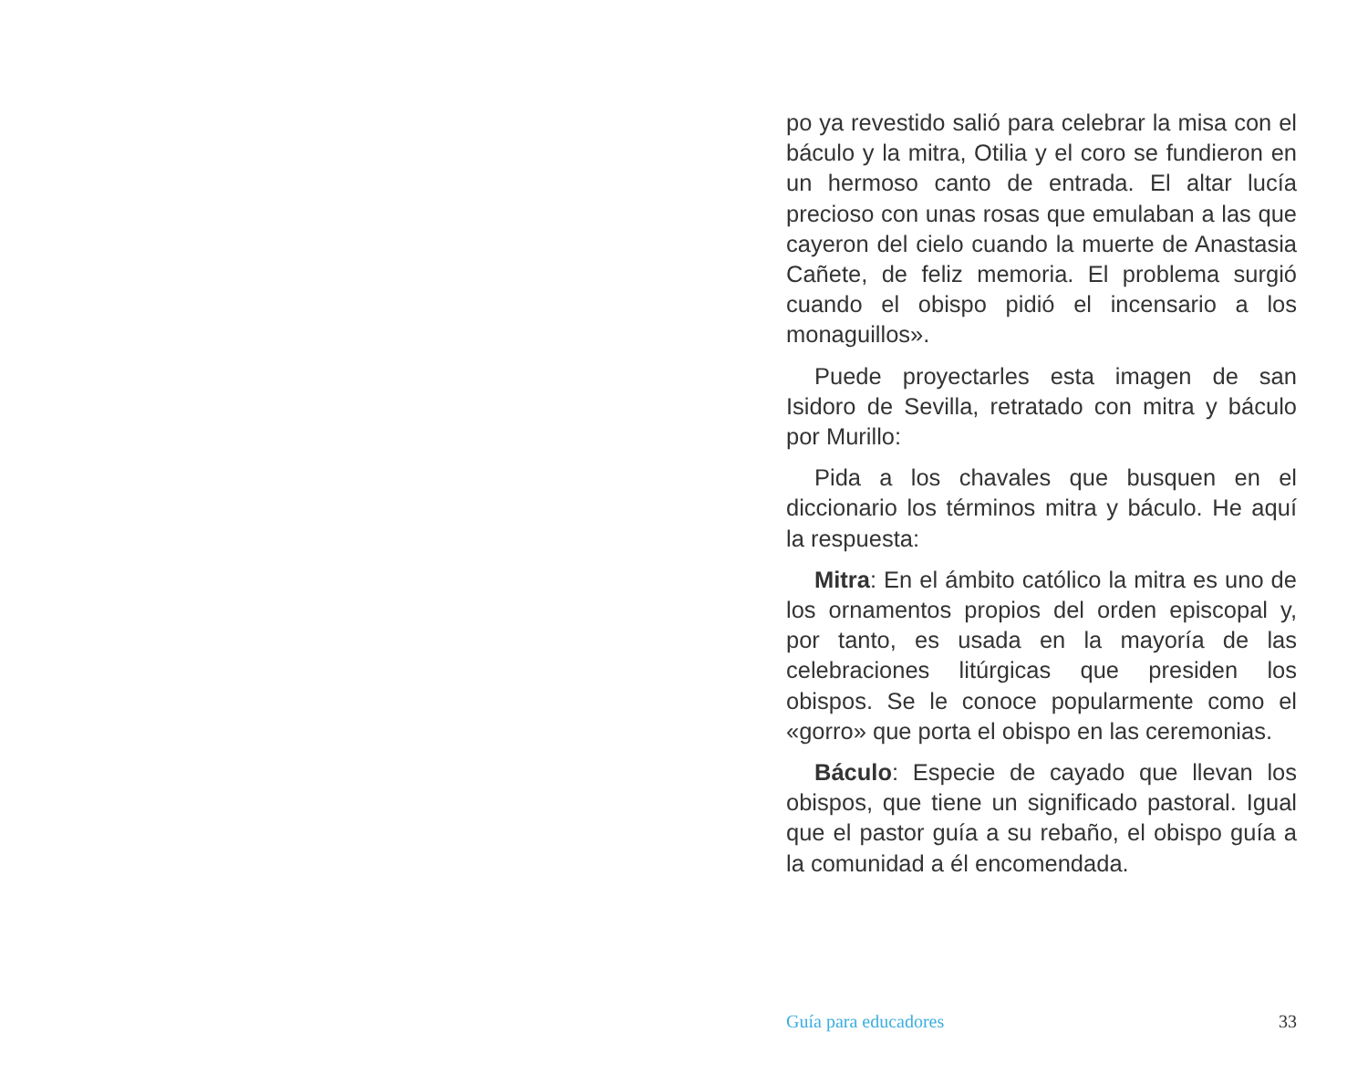po ya revestido salió para celebrar la misa con el báculo y la mitra, Otilia y el coro se fundieron en un hermoso canto de entrada. El altar lucía precioso con unas rosas que emulaban a las que cayeron del cielo cuando la muerte de Anastasia Cañete, de feliz memoria. El problema surgió cuando el obispo pidió el incensario a los monaguillos».
Puede proyectarles esta imagen de san Isidoro de Sevilla, retratado con mitra y báculo por Murillo:
Pida a los chavales que busquen en el diccionario los términos mitra y báculo. He aquí la respuesta:
Mitra: En el ámbito católico la mitra es uno de los ornamentos propios del orden episcopal y, por tanto, es usada en la mayoría de las celebraciones litúrgicas que presiden los obispos. Se le conoce popularmente como el «gorro» que porta el obispo en las ceremonias.
Báculo: Especie de cayado que llevan los obispos, que tiene un significado pastoral. Igual que el pastor guía a su rebaño, el obispo guía a la comunidad a él encomendada.
Guía para educadores 33